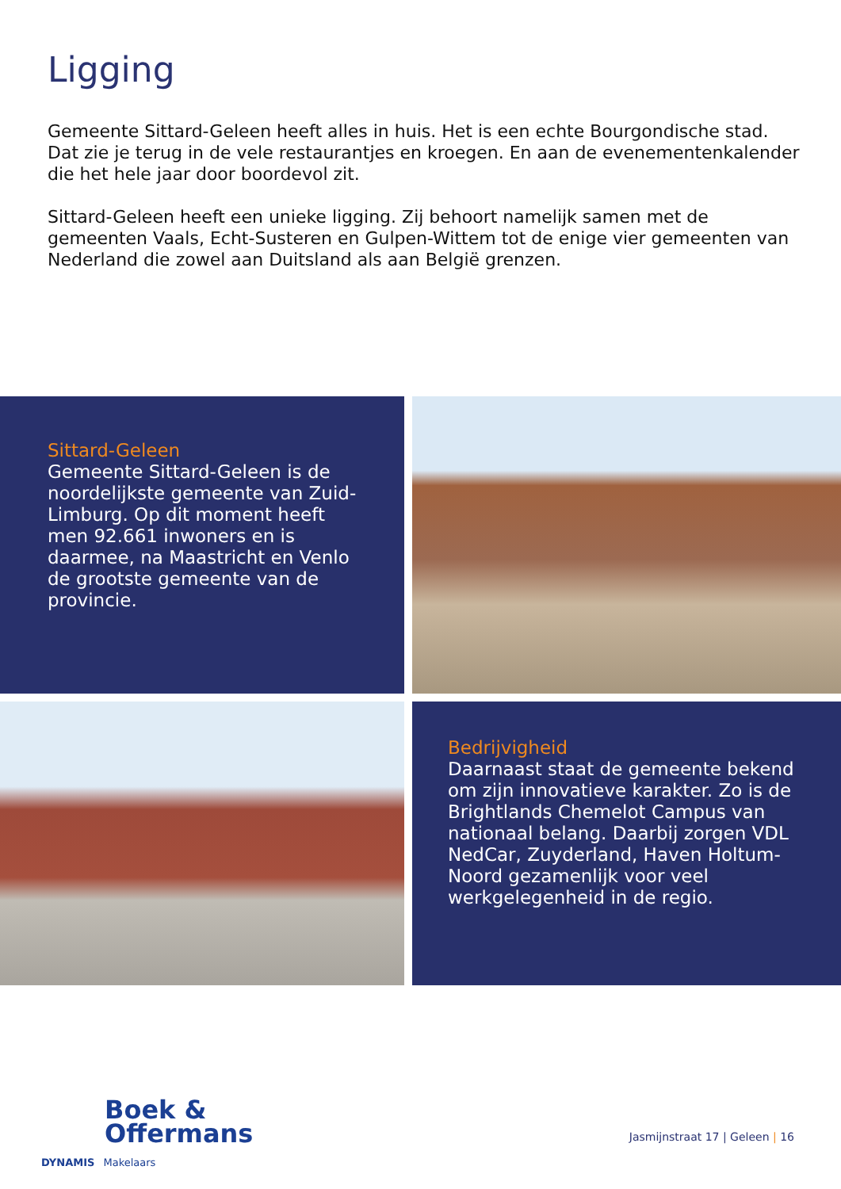Ligging
Gemeente Sittard-Geleen heeft alles in huis. Het is een echte Bourgondische stad. Dat zie je terug in de vele restaurantjes en kroegen. En aan de evenementenkalender die het hele jaar door boordevol zit.
Sittard-Geleen heeft een unieke ligging. Zij behoort namelijk samen met de gemeenten Vaals, Echt-Susteren en Gulpen-Wittem tot de enige vier gemeenten van Nederland die zowel aan Duitsland als aan België grenzen.
Sittard-Geleen
Gemeente Sittard-Geleen is de noordelijkste gemeente van Zuid-Limburg. Op dit moment heeft men 92.661 inwoners en is daarmee, na Maastricht en Venlo de grootste gemeente van de provincie.
Bedrijvigheid
Daarnaast staat de gemeente bekend om zijn innovatieve karakter. Zo is de Brightlands Chemelot Campus van nationaal belang. Daarbij zorgen VDL NedCar, Zuyderland, Haven Holtum-Noord gezamenlijk voor veel werkgelegenheid in de regio.
Boek &
Offermans
DYNAMIS Makelaars
Jasmijnstraat 17 | Geleen | 16